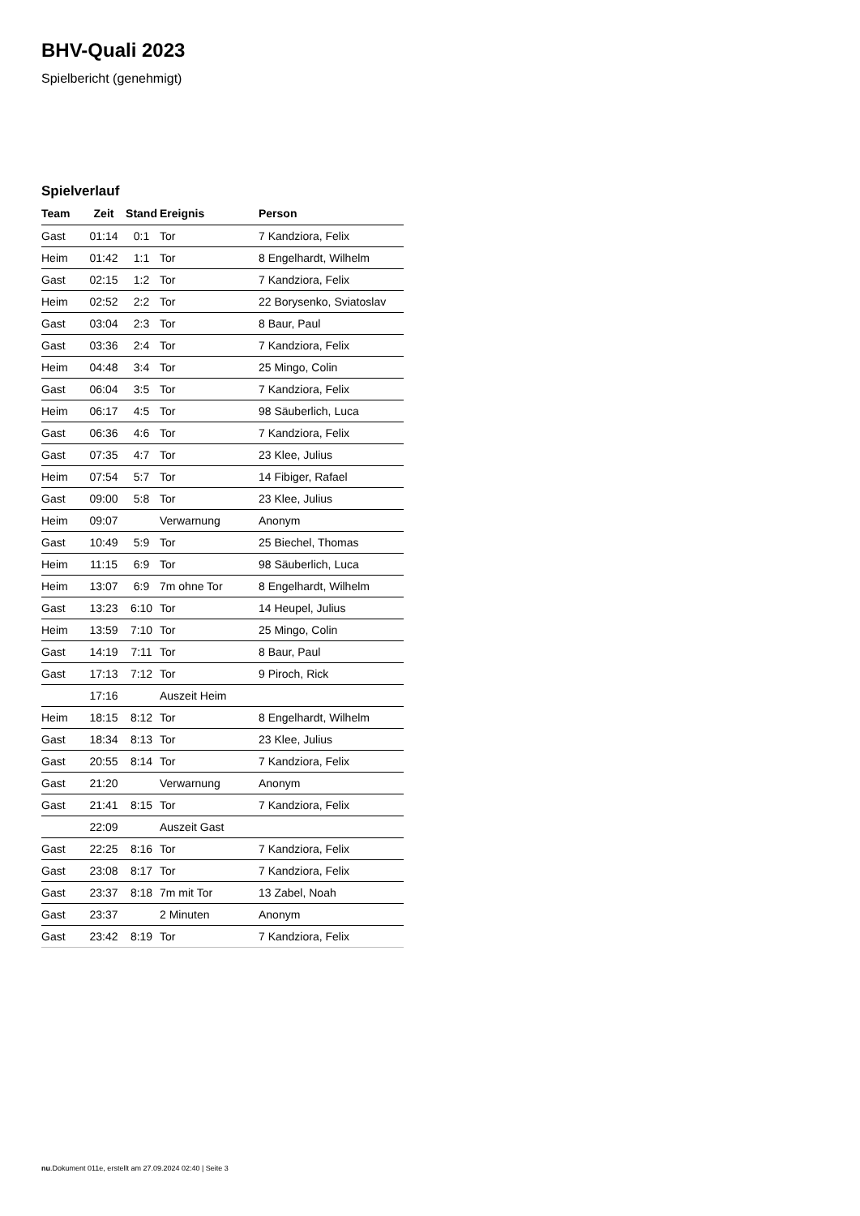BHV-Quali 2023
Spielbericht (genehmigt)
Spielverlauf
| Team | Zeit | Stand | Ereignis | Person |
| --- | --- | --- | --- | --- |
| Gast | 01:14 | 0:1 | Tor | 7 Kandziora, Felix |
| Heim | 01:42 | 1:1 | Tor | 8 Engelhardt, Wilhelm |
| Gast | 02:15 | 1:2 | Tor | 7 Kandziora, Felix |
| Heim | 02:52 | 2:2 | Tor | 22 Borysenko, Sviatoslav |
| Gast | 03:04 | 2:3 | Tor | 8 Baur, Paul |
| Gast | 03:36 | 2:4 | Tor | 7 Kandziora, Felix |
| Heim | 04:48 | 3:4 | Tor | 25 Mingo, Colin |
| Gast | 06:04 | 3:5 | Tor | 7 Kandziora, Felix |
| Heim | 06:17 | 4:5 | Tor | 98 Säuberlich, Luca |
| Gast | 06:36 | 4:6 | Tor | 7 Kandziora, Felix |
| Gast | 07:35 | 4:7 | Tor | 23 Klee, Julius |
| Heim | 07:54 | 5:7 | Tor | 14 Fibiger, Rafael |
| Gast | 09:00 | 5:8 | Tor | 23 Klee, Julius |
| Heim | 09:07 | | Verwarnung | Anonym |
| Gast | 10:49 | 5:9 | Tor | 25 Biechel, Thomas |
| Heim | 11:15 | 6:9 | Tor | 98 Säuberlich, Luca |
| Heim | 13:07 | 6:9 | 7m ohne Tor | 8 Engelhardt, Wilhelm |
| Gast | 13:23 | 6:10 | Tor | 14 Heupel, Julius |
| Heim | 13:59 | 7:10 | Tor | 25 Mingo, Colin |
| Gast | 14:19 | 7:11 | Tor | 8 Baur, Paul |
| Gast | 17:13 | 7:12 | Tor | 9 Piroch, Rick |
| | 17:16 | | Auszeit Heim | |
| Heim | 18:15 | 8:12 | Tor | 8 Engelhardt, Wilhelm |
| Gast | 18:34 | 8:13 | Tor | 23 Klee, Julius |
| Gast | 20:55 | 8:14 | Tor | 7 Kandziora, Felix |
| Gast | 21:20 | | Verwarnung | Anonym |
| Gast | 21:41 | 8:15 | Tor | 7 Kandziora, Felix |
| | 22:09 | | Auszeit Gast | |
| Gast | 22:25 | 8:16 | Tor | 7 Kandziora, Felix |
| Gast | 23:08 | 8:17 | Tor | 7 Kandziora, Felix |
| Gast | 23:37 | 8:18 | 7m mit Tor | 13 Zabel, Noah |
| Gast | 23:37 | | 2 Minuten | Anonym |
| Gast | 23:42 | 8:19 | Tor | 7 Kandziora, Felix |
nu.Dokument 011e, erstellt am 27.09.2024 02:40 | Seite 3